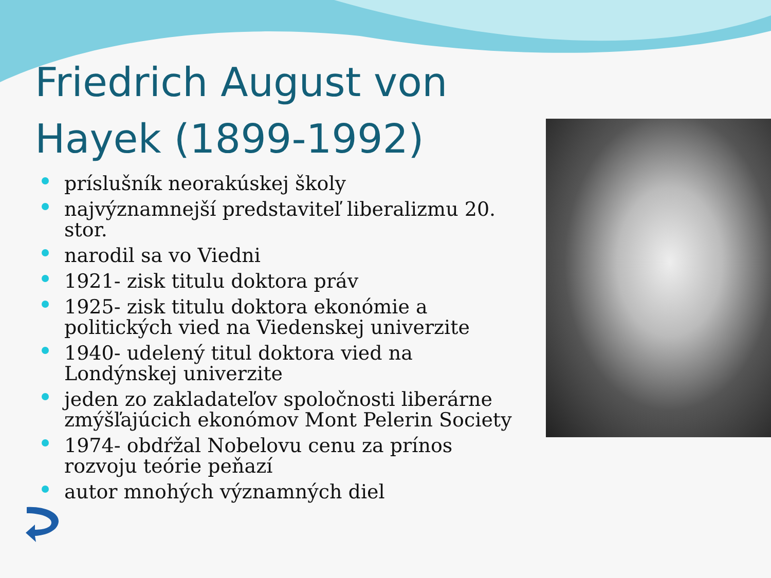Friedrich August von Hayek (1899-1992)
príslušník neorakúskej školy
najvýznamnejší predstaviteľ liberalizmu 20. stor.
narodil sa vo Viedni
1921- zisk titulu doktora práv
1925- zisk titulu doktora ekonómie a politických vied na Viedenskej univerzite
1940- udelený titul doktora vied na Londýnskej univerzite
jeden zo zakladateľov spoločnosti liberárne zmýšľajúcich ekonómov Mont Pelerin Society
1974- obdŕžal Nobelovu cenu za prínos rozvoju teórie peňazí
autor mnohých významných diel